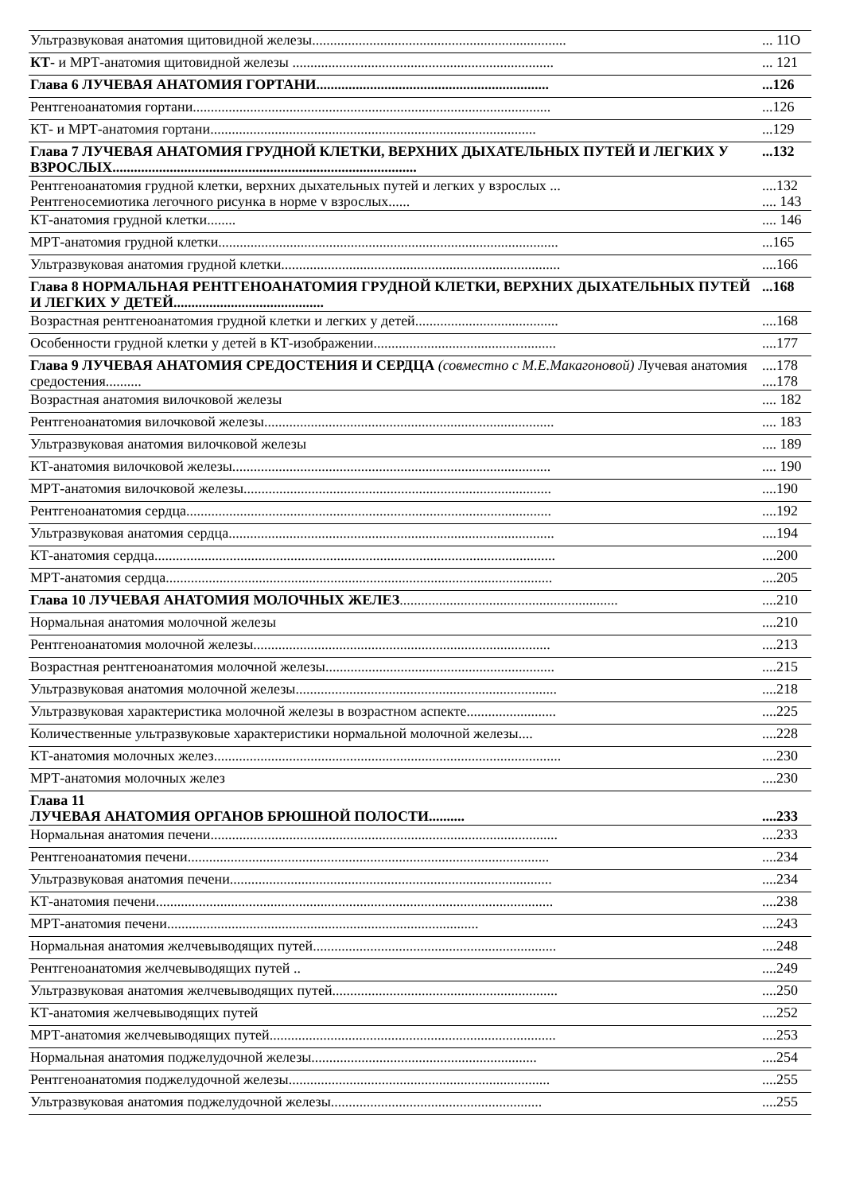| Ультразвуковая анатомия щитовидной железы....................................................................... | ... 11О |
| КТ- и МРТ-анатомия щитовидной железы ......................................................................... | ... 121 |
| Глава 6 ЛУЧЕВАЯ АНАТОМИЯ ГОРТАНИ................................................................. | ...126 |
| Рентгеноанатомия гортани.................................................................................................... | ...126 |
| КТ- и МРТ-анатомия гортани........................................................................................... | ...129 |
| Глава 7 ЛУЧЕВАЯ АНАТОМИЯ ГРУДНОЙ КЛЕТКИ, ВЕРХНИХ ДЫХАТЕЛЬНЫХ ПУТЕЙ И ЛЕГКИХ У ВЗРОСЛЫХ..................................................................................... | ...132 |
| Рентгеноанатомия грудной клетки, верхних дыхательных путей и легких у взрослых ... Рентгеносемиотика легочного рисунка в норме v взрослых...... | ....132 .... 143 |
| КТ-анатомия грудной клетки........ | .... 146 |
| МРТ-анатомия грудной клетки............................................................................................... | ...165 |
| Ультразвуковая анатомия грудной клетки.............................................................................. | ....166 |
| Глава 8 НОРМАЛЬНАЯ РЕНТГЕНОАНАТОМИЯ ГРУДНОЙ КЛЕТКИ, ВЕРХНИХ ДЫХАТЕЛЬНЫХ ПУТЕЙ И ЛЕГКИХ У ДЕТЕЙ.......................................... | ...168 |
| Возрастная рентгеноанатомия грудной клетки и легких у детей........................................ | ....168 |
| Особенности грудной клетки у детей в КТ-изображении................................................... | ....177 |
| Глава 9 ЛУЧЕВАЯ АНАТОМИЯ СРЕДОСТЕНИЯ И СЕРДЦА (совместно с М.Е.Макагоновой) Лучевая анатомия средостения.......... | ....178 ....178 |
| Возрастная анатомия вилочковой железы | .... 182 |
| Рентгеноанатомия вилочковой железы................................................................................. | .... 183 |
| Ультразвуковая анатомия вилочковой железы | .... 189 |
| КТ-анатомия вилочковой железы......................................................................................... | .... 190 |
| МРТ-анатомия вилочковой железы...................................................................................... | ....190 |
| Рентгеноанатомия сердца...................................................................................................... | ....192 |
| Ультразвуковая анатомия сердца........................................................................................... | ....194 |
| КТ-анатомия сердца................................................................................................................ | ....200 |
| МРТ-анатомия сердца............................................................................................................ | ....205 |
| Глава 10 ЛУЧЕВАЯ АНАТОМИЯ МОЛОЧНЫХ ЖЕЛЕЗ ............................................................. | ....210 |
| Нормальная анатомия молочной железы | ....210 |
| Рентгеноанатомия молочной железы................................................................................... | ....213 |
| Возрастная рентгеноанатомия молочной железы................................................................ | ....215 |
| Ультразвуковая анатомия молочной железы......................................................................... | ....218 |
| Ультразвуковая характеристика молочной железы в возрастном аспекте......................... | ....225 |
| Количественные ультразвуковые характеристики нормальной молочной железы.... | ....228 |
| КТ-анатомия молочных желез................................................................................................. | ....230 |
| МРТ-анатомия молочных желез | ....230 |
| Глава 11 ЛУЧЕВАЯ АНАТОМИЯ ОРГАНОВ БРЮШНОЙ ПОЛОСТИ.......... | ....233 |
| Нормальная анатомия печени................................................................................................. | ....233 |
| Рентгеноанатомия печени..................................................................................................... | ....234 |
| Ультразвуковая анатомия печени.......................................................................................... | ....234 |
| КТ-анатомия печени............................................................................................................... | ....238 |
| МРТ-анатомия печени....................................................................................... | ....243 |
| Нормальная анатомия желчевыводящих путей.................................................................... | ....248 |
| Рентгеноанатомия желчевыводящих путей .. | ....249 |
| Ультразвуковая анатомия желчевыводящих путей............................................................... | ....250 |
| КТ-анатомия желчевыводящих путей | ....252 |
| МРТ-анатомия желчевыводящих путей................................................................................ | ....253 |
| Нормальная анатомия поджелудочной железы............................................................... | ....254 |
| Рентгеноанатомия поджелудочной железы......................................................................... | ....255 |
| Ультразвуковая анатомия поджелудочной железы........................................................... | ....255 |